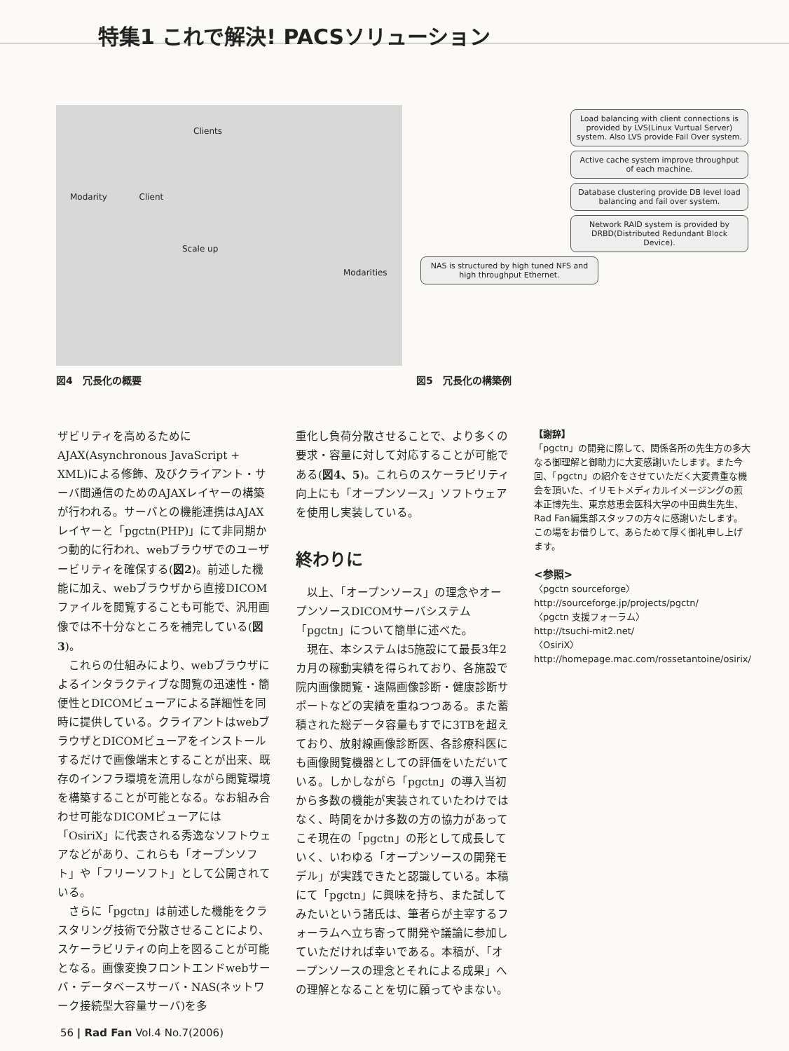特集1 これで解決! PACSソリューション
Clients
Modarity Client
Scale up
Modarities
Load balancing with client connections is provided by LVS(Linux Vurtual Server) system. Also LVS provide Fail Over system.
Active cache system improve throughput of each machine.
Database clustering provide DB level load balancing and fail over system.
Network RAID system is provided by DRBD(Distributed Redundant Block Device).
NAS is structured by high tuned NFS and high throughput Ethernet.
図4　冗長化の概要 図5　冗長化の構築例
ザビリティを高めるためにAJAX(Asynchronous JavaScript + XML)による修飾、及びクライアント・サーバ間通信のためのAJAXレイヤーの構築が行われる。サーバとの機能連携はAJAXレイヤーと「pgctn(PHP)」にて非同期かつ動的に行われ、webブラウザでのユーザービリティを確保する(図2)。前述した機能に加え、webブラウザから直接DICOMファイルを閲覧することも可能で、汎用画像では不十分なところを補完している(図3)。
これらの仕組みにより、webブラウザによるインタラクティブな閲覧の迅速性・簡便性とDICOMビューアによる詳細性を同時に提供している。クライアントはwebブラウザとDICOMビューアをインストールするだけで画像端末とすることが出来、既存のインフラ環境を流用しながら閲覧環境を構築することが可能となる。なお組み合わせ可能なDICOMビューアには「OsiriX」に代表される秀逸なソフトウェアなどがあり、これらも「オープンソフト」や「フリーソフト」として公開されている。
さらに「pgctn」は前述した機能をクラスタリング技術で分散させることにより、スケーラビリティの向上を図ることが可能となる。画像変換フロントエンドwebサーバ・データベースサーバ・NAS(ネットワーク接続型大容量サーバ)を多
重化し負荷分散させることで、より多くの要求・容量に対して対応することが可能である(図4、5)。これらのスケーラビリティ向上にも「オープンソース」ソフトウェアを使用し実装している。
終わりに
以上、「オープンソース」の理念やオープンソースDICOMサーバシステム「pgctn」について簡単に述べた。
現在、本システムは5施設にて最長3年2カ月の稼動実績を得られており、各施設で院内画像閲覧・遠隔画像診断・健康診断サポートなどの実績を重ねつつある。また蓄積された総データ容量もすでに3TBを超えており、放射線画像診断医、各診療科医にも画像閲覧機器としての評価をいただいている。しかしながら「pgctn」の導入当初から多数の機能が実装されていたわけではなく、時間をかけ多数の方の協力があってこそ現在の「pgctn」の形として成長していく、いわゆる「オープンソースの開発モデル」が実践できたと認識している。本稿にて「pgctn」に興味を持ち、また試してみたいという諸氏は、筆者らが主宰するフォーラムへ立ち寄って開発や議論に参加していただければ幸いである。本稿が、「オープンソースの理念とそれによる成果」への理解となることを切に願ってやまない。
【謝辞】
「pgctn」の開発に際して、関係各所の先生方の多大なる御理解と御助力に大変感謝いたします。また今回、「pgctn」の紹介をさせていただく大変貴重な機会を頂いた、イリモトメディカルイメージングの煎本正博先生、東京慈恵会医科大学の中田典生先生、Rad Fan編集部スタッフの方々に感謝いたします。この場をお借りして、あらためて厚く御礼申し上げます。
<参照>
〈pgctn sourceforge〉
http://sourceforge.jp/projects/pgctn/
〈pgctn 支援フォーラム〉
http://tsuchi-mit2.net/
〈OsiriX〉
http://homepage.mac.com/rossetantoine/osirix/
56 | Rad Fan Vol.4 No.7(2006)